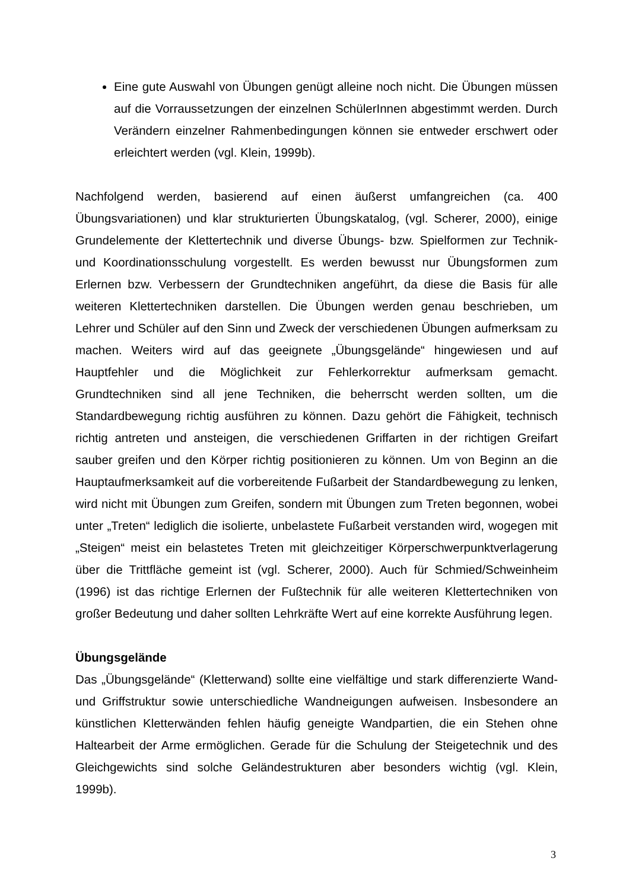Eine gute Auswahl von Übungen genügt alleine noch nicht. Die Übungen müssen auf die Vorraussetzungen der einzelnen SchülerInnen abgestimmt werden. Durch Verändern einzelner Rahmenbedingungen können sie entweder erschwert oder erleichtert werden (vgl. Klein, 1999b).
Nachfolgend werden, basierend auf einen äußerst umfangreichen (ca. 400 Übungsvariationen) und klar strukturierten Übungskatalog, (vgl. Scherer, 2000), einige Grundelemente der Klettertechnik und diverse Übungs- bzw. Spielformen zur Technik- und Koordinationsschulung vorgestellt. Es werden bewusst nur Übungsformen zum Erlernen bzw. Verbessern der Grundtechniken angeführt, da diese die Basis für alle weiteren Klettertechniken darstellen. Die Übungen werden genau beschrieben, um Lehrer und Schüler auf den Sinn und Zweck der verschiedenen Übungen aufmerksam zu machen. Weiters wird auf das geeignete „Übungsgelände“ hingewiesen und auf Hauptfehler und die Möglichkeit zur Fehlerkorrektur aufmerksam gemacht. Grundtechniken sind all jene Techniken, die beherrscht werden sollten, um die Standardbewegung richtig ausführen zu können. Dazu gehört die Fähigkeit, technisch richtig antreten und ansteigen, die verschiedenen Griffarten in der richtigen Greifart sauber greifen und den Körper richtig positionieren zu können. Um von Beginn an die Hauptaufmerksamkeit auf die vorbereitende Fußarbeit der Standardbewegung zu lenken, wird nicht mit Übungen zum Greifen, sondern mit Übungen zum Treten begonnen, wobei unter „Treten“ lediglich die isolierte, unbelastete Fußarbeit verstanden wird, wogegen mit „Steigen“ meist ein belastetes Treten mit gleichzeitiger Körperschwerpunktverlagerung über die Trittfläche gemeint ist (vgl. Scherer, 2000). Auch für Schmied/Schweinheim (1996) ist das richtige Erlernen der Fußtechnik für alle weiteren Klettertechniken von großer Bedeutung und daher sollten Lehrkräfte Wert auf eine korrekte Ausführung legen.
Übungsgelände
Das „Übungsgelände“ (Kletterwand) sollte eine vielfältige und stark differenzierte Wand- und Griffstruktur sowie unterschiedliche Wandneigungen aufweisen. Insbesondere an künstlichen Kletterwänden fehlen häufig geneigte Wandpartien, die ein Stehen ohne Haltearbeit der Arme ermöglichen. Gerade für die Schulung der Steigetechnik und des Gleichgewichts sind solche Geländestrukturen aber besonders wichtig (vgl. Klein, 1999b).
3